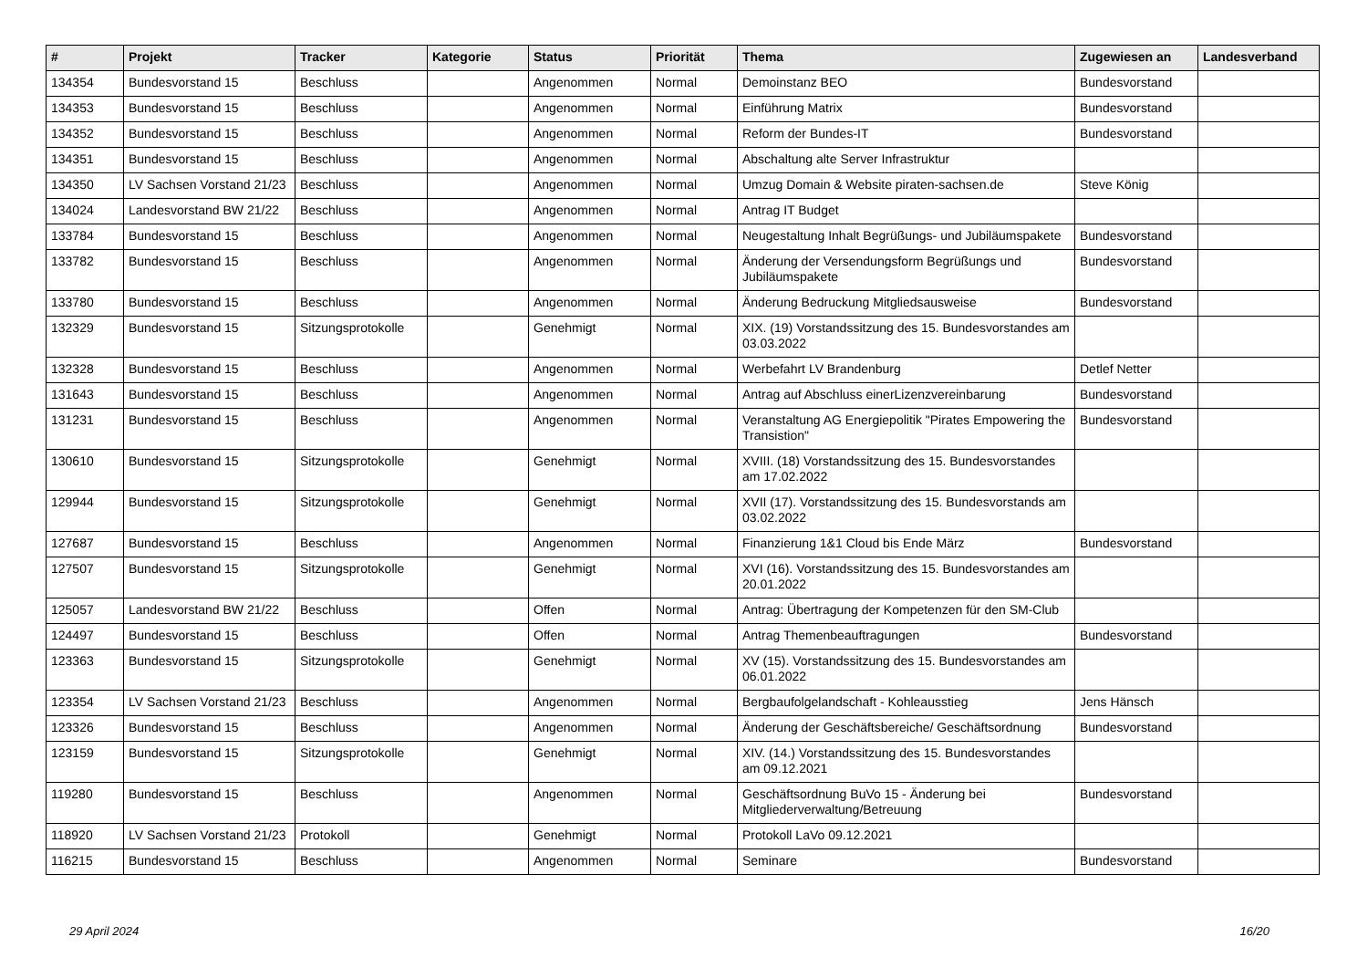| # | Projekt | Tracker | Kategorie | Status | Priorität | Thema | Zugewiesen an | Landesverband |
| --- | --- | --- | --- | --- | --- | --- | --- | --- |
| 134354 | Bundesvorstand 15 | Beschluss | | Angenommen | Normal | Demoinstanz BEO | Bundesvorstand | |
| 134353 | Bundesvorstand 15 | Beschluss | | Angenommen | Normal | Einführung Matrix | Bundesvorstand | |
| 134352 | Bundesvorstand 15 | Beschluss | | Angenommen | Normal | Reform der Bundes-IT | Bundesvorstand | |
| 134351 | Bundesvorstand 15 | Beschluss | | Angenommen | Normal | Abschaltung alte Server Infrastruktur | | |
| 134350 | LV Sachsen Vorstand 21/23 | Beschluss | | Angenommen | Normal | Umzug Domain & Website piraten-sachsen.de | Steve König | |
| 134024 | Landesvorstand BW 21/22 | Beschluss | | Angenommen | Normal | Antrag IT Budget | | |
| 133784 | Bundesvorstand 15 | Beschluss | | Angenommen | Normal | Neugestaltung Inhalt Begrüßungs- und Jubiläumspakete | Bundesvorstand | |
| 133782 | Bundesvorstand 15 | Beschluss | | Angenommen | Normal | Änderung der Versendungsform Begrüßungs und Jubiläumspakete | Bundesvorstand | |
| 133780 | Bundesvorstand 15 | Beschluss | | Angenommen | Normal | Änderung Bedruckung Mitgliedsausweise | Bundesvorstand | |
| 132329 | Bundesvorstand 15 | Sitzungsprotokolle | | Genehmigt | Normal | XIX. (19) Vorstandssitzung des 15. Bundesvorstandes am 03.03.2022 | | |
| 132328 | Bundesvorstand 15 | Beschluss | | Angenommen | Normal | Werbefahrt LV Brandenburg | Detlef Netter | |
| 131643 | Bundesvorstand 15 | Beschluss | | Angenommen | Normal | Antrag auf Abschluss einerLizenzvereinbarung | Bundesvorstand | |
| 131231 | Bundesvorstand 15 | Beschluss | | Angenommen | Normal | Veranstaltung AG Energiepolitik "Pirates Empowering the Transistion" | Bundesvorstand | |
| 130610 | Bundesvorstand 15 | Sitzungsprotokolle | | Genehmigt | Normal | XVIII. (18) Vorstandssitzung des 15. Bundesvorstandes am 17.02.2022 | | |
| 129944 | Bundesvorstand 15 | Sitzungsprotokolle | | Genehmigt | Normal | XVII (17). Vorstandssitzung des 15. Bundesvorstands am 03.02.2022 | | |
| 127687 | Bundesvorstand 15 | Beschluss | | Angenommen | Normal | Finanzierung 1&1 Cloud bis Ende März | Bundesvorstand | |
| 127507 | Bundesvorstand 15 | Sitzungsprotokolle | | Genehmigt | Normal | XVI (16). Vorstandssitzung des 15. Bundesvorstandes am 20.01.2022 | | |
| 125057 | Landesvorstand BW 21/22 | Beschluss | | Offen | Normal | Antrag: Übertragung der Kompetenzen für den SM-Club | | |
| 124497 | Bundesvorstand 15 | Beschluss | | Offen | Normal | Antrag Themenbeauftragungen | Bundesvorstand | |
| 123363 | Bundesvorstand 15 | Sitzungsprotokolle | | Genehmigt | Normal | XV (15). Vorstandssitzung des 15. Bundesvorstandes am 06.01.2022 | | |
| 123354 | LV Sachsen Vorstand 21/23 | Beschluss | | Angenommen | Normal | Bergbaufolgelandschaft - Kohleausstieg | Jens Hänsch | |
| 123326 | Bundesvorstand 15 | Beschluss | | Angenommen | Normal | Änderung der Geschäftsbereiche/ Geschäftsordnung | Bundesvorstand | |
| 123159 | Bundesvorstand 15 | Sitzungsprotokolle | | Genehmigt | Normal | XIV. (14.) Vorstandssitzung des 15. Bundesvorstandes am 09.12.2021 | | |
| 119280 | Bundesvorstand 15 | Beschluss | | Angenommen | Normal | Geschäftsordnung BuVo 15 - Änderung bei Mitgliederverwaltung/Betreuung | Bundesvorstand | |
| 118920 | LV Sachsen Vorstand 21/23 | Protokoll | | Genehmigt | Normal | Protokoll LaVo 09.12.2021 | | |
| 116215 | Bundesvorstand 15 | Beschluss | | Angenommen | Normal | Seminare | Bundesvorstand | |
29 April 2024 16/20